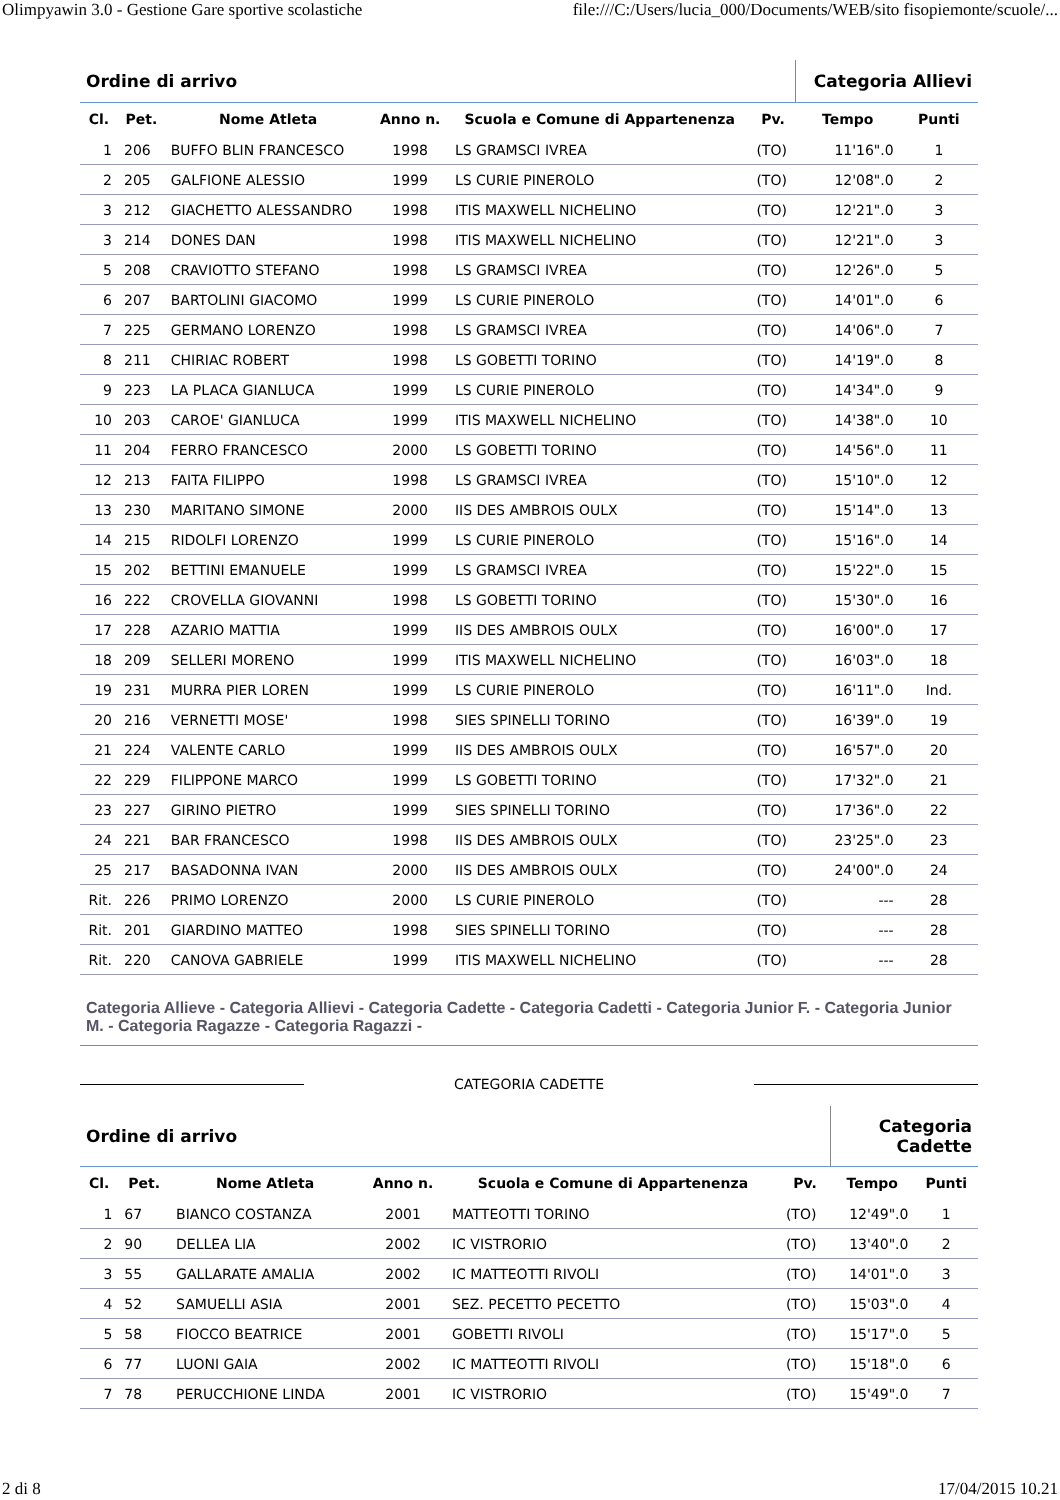Olimpyawin 3.0 - Gestione Gare sportive scolastiche file:///C:/Users/lucia_000/Documents/WEB/sito fisopiemonte/scuole/...
| Ordine di arrivo | | | | | | Categoria Allievi | |
| Cl. | Pet. | Nome Atleta | Anno n. | Scuola e Comune di Appartenenza | Pv. | Tempo | Punti |
| 1 | 206 | BUFFO BLIN FRANCESCO | 1998 | LS GRAMSCI IVREA | (TO) | 11'16".0 | 1 |
| 2 | 205 | GALFIONE ALESSIO | 1999 | LS CURIE PINEROLO | (TO) | 12'08".0 | 2 |
| 3 | 212 | GIACHETTO ALESSANDRO | 1998 | ITIS MAXWELL NICHELINO | (TO) | 12'21".0 | 3 |
| 3 | 214 | DONES DAN | 1998 | ITIS MAXWELL NICHELINO | (TO) | 12'21".0 | 3 |
| 5 | 208 | CRAVIOTTO STEFANO | 1998 | LS GRAMSCI IVREA | (TO) | 12'26".0 | 5 |
| 6 | 207 | BARTOLINI GIACOMO | 1999 | LS CURIE PINEROLO | (TO) | 14'01".0 | 6 |
| 7 | 225 | GERMANO LORENZO | 1998 | LS GRAMSCI IVREA | (TO) | 14'06".0 | 7 |
| 8 | 211 | CHIRIAC ROBERT | 1998 | LS GOBETTI TORINO | (TO) | 14'19".0 | 8 |
| 9 | 223 | LA PLACA GIANLUCA | 1999 | LS CURIE PINEROLO | (TO) | 14'34".0 | 9 |
| 10 | 203 | CAROE' GIANLUCA | 1999 | ITIS MAXWELL NICHELINO | (TO) | 14'38".0 | 10 |
| 11 | 204 | FERRO FRANCESCO | 2000 | LS GOBETTI TORINO | (TO) | 14'56".0 | 11 |
| 12 | 213 | FAITA FILIPPO | 1998 | LS GRAMSCI IVREA | (TO) | 15'10".0 | 12 |
| 13 | 230 | MARITANO SIMONE | 2000 | IIS DES AMBROIS OULX | (TO) | 15'14".0 | 13 |
| 14 | 215 | RIDOLFI LORENZO | 1999 | LS CURIE PINEROLO | (TO) | 15'16".0 | 14 |
| 15 | 202 | BETTINI EMANUELE | 1999 | LS GRAMSCI IVREA | (TO) | 15'22".0 | 15 |
| 16 | 222 | CROVELLA GIOVANNI | 1998 | LS GOBETTI TORINO | (TO) | 15'30".0 | 16 |
| 17 | 228 | AZARIO MATTIA | 1999 | IIS DES AMBROIS OULX | (TO) | 16'00".0 | 17 |
| 18 | 209 | SELLERI MORENO | 1999 | ITIS MAXWELL NICHELINO | (TO) | 16'03".0 | 18 |
| 19 | 231 | MURRA PIER LOREN | 1999 | LS CURIE PINEROLO | (TO) | 16'11".0 | Ind. |
| 20 | 216 | VERNETTI MOSE' | 1998 | SIES SPINELLI TORINO | (TO) | 16'39".0 | 19 |
| 21 | 224 | VALENTE CARLO | 1999 | IIS DES AMBROIS OULX | (TO) | 16'57".0 | 20 |
| 22 | 229 | FILIPPONE MARCO | 1999 | LS GOBETTI TORINO | (TO) | 17'32".0 | 21 |
| 23 | 227 | GIRINO PIETRO | 1999 | SIES SPINELLI TORINO | (TO) | 17'36".0 | 22 |
| 24 | 221 | BAR FRANCESCO | 1998 | IIS DES AMBROIS OULX | (TO) | 23'25".0 | 23 |
| 25 | 217 | BASADONNA IVAN | 2000 | IIS DES AMBROIS OULX | (TO) | 24'00".0 | 24 |
| Rit. | 226 | PRIMO LORENZO | 2000 | LS CURIE PINEROLO | (TO) | --- | 28 |
| Rit. | 201 | GIARDINO MATTEO | 1998 | SIES SPINELLI TORINO | (TO) | --- | 28 |
| Rit. | 220 | CANOVA GABRIELE | 1999 | ITIS MAXWELL NICHELINO | (TO) | --- | 28 |
Categoria Allieve - Categoria Allievi - Categoria Cadette - Categoria Cadetti - Categoria Junior F. - Categoria Junior M. - Categoria Ragazze - Categoria Ragazzi -
CATEGORIA CADETTE
| Ordine di arrivo | | | | | | Categoria Cadette | |
| Cl. | Pet. | Nome Atleta | Anno n. | Scuola e Comune di Appartenenza | Pv. | Tempo | Punti |
| 1 | 67 | BIANCO COSTANZA | 2001 | MATTEOTTI TORINO | (TO) | 12'49".0 | 1 |
| 2 | 90 | DELLEA LIA | 2002 | IC VISTRORIO | (TO) | 13'40".0 | 2 |
| 3 | 55 | GALLARATE AMALIA | 2002 | IC MATTEOTTI RIVOLI | (TO) | 14'01".0 | 3 |
| 4 | 52 | SAMUELLI ASIA | 2001 | SEZ. PECETTO PECETTO | (TO) | 15'03".0 | 4 |
| 5 | 58 | FIOCCO BEATRICE | 2001 | GOBETTI RIVOLI | (TO) | 15'17".0 | 5 |
| 6 | 77 | LUONI GAIA | 2002 | IC MATTEOTTI RIVOLI | (TO) | 15'18".0 | 6 |
| 7 | 78 | PERUCCHIONE LINDA | 2001 | IC VISTRORIO | (TO) | 15'49".0 | 7 |
2 di 8 17/04/2015 10.21